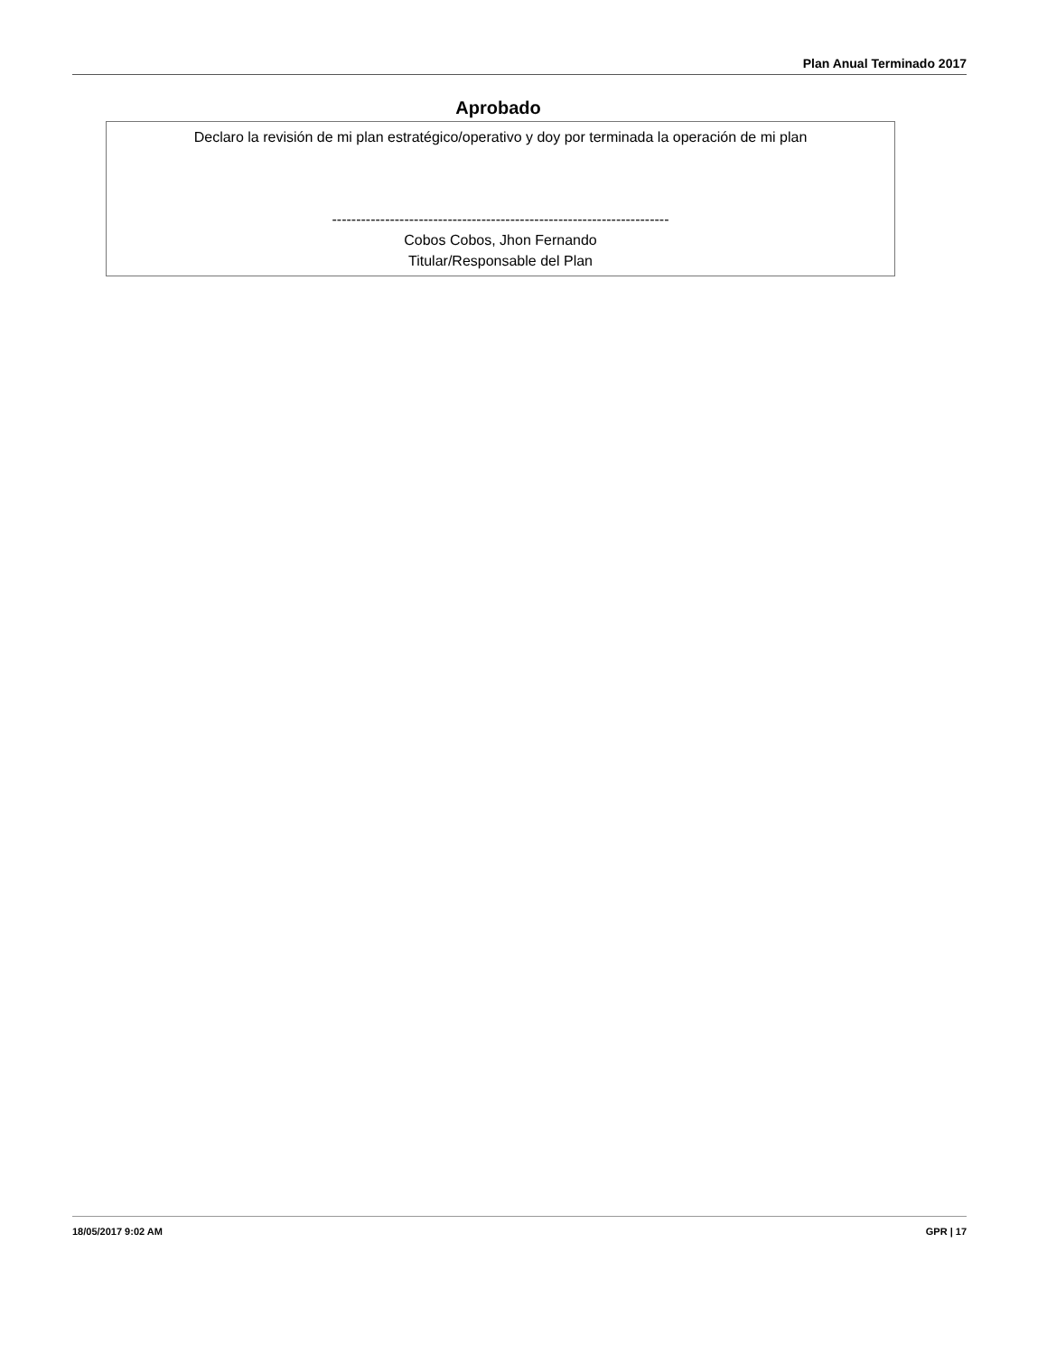Plan Anual Terminado 2017
Aprobado
Declaro la revisión de mi plan estratégico/operativo y doy por terminada la operación de mi plan
----------------------------------------------------------------------
Cobos Cobos, Jhon Fernando
Titular/Responsable del Plan
18/05/2017 9:02 AM GPR | 17